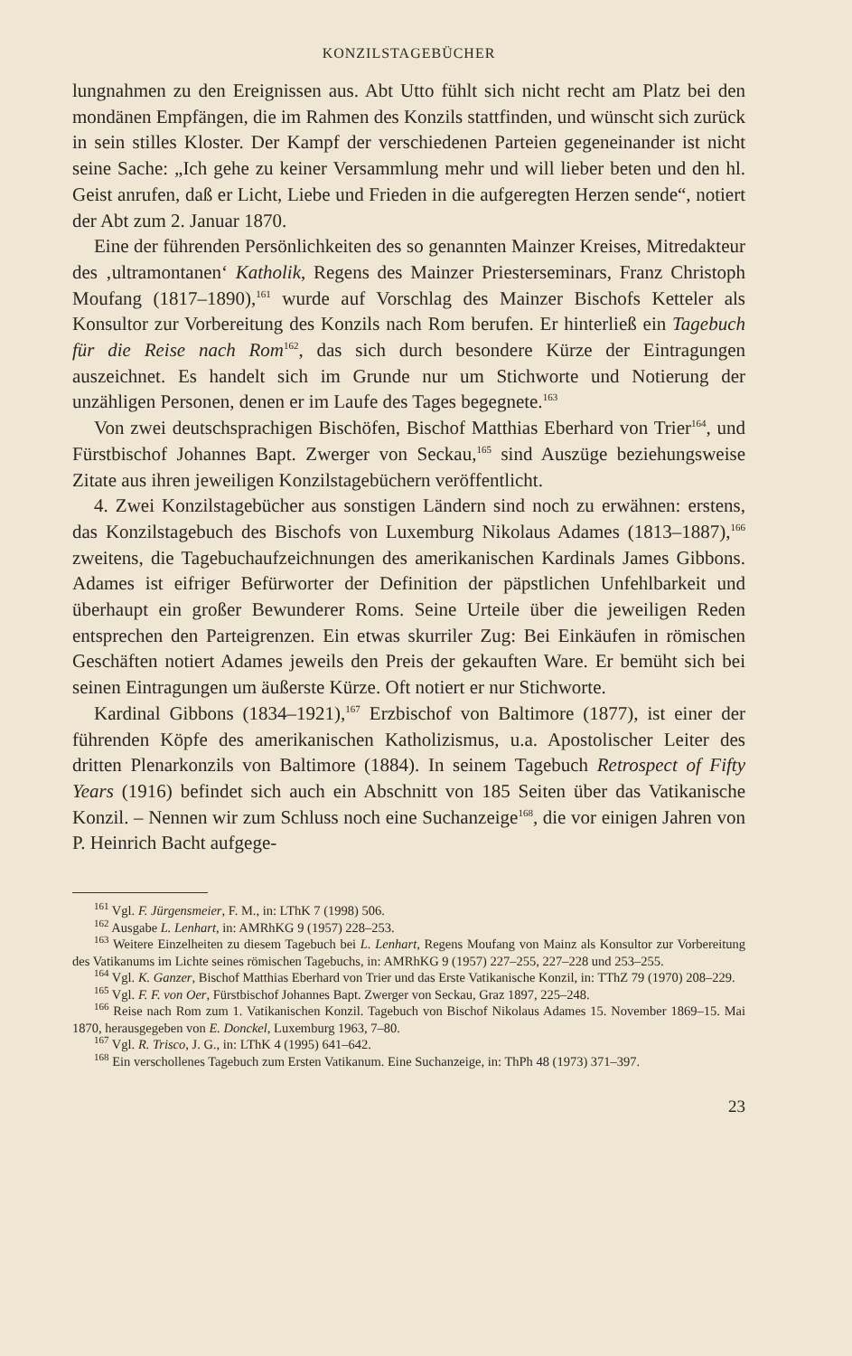KONZILSTAGEBÜCHER
lungnahmen zu den Ereignissen aus. Abt Utto fühlt sich nicht recht am Platz bei den mondänen Empfängen, die im Rahmen des Konzils stattfinden, und wünscht sich zurück in sein stilles Kloster. Der Kampf der verschiedenen Parteien gegeneinander ist nicht seine Sache: „Ich gehe zu keiner Versammlung mehr und will lieber beten und den hl. Geist anrufen, daß er Licht, Liebe und Frieden in die aufgeregten Herzen sende“, notiert der Abt zum 2. Januar 1870.
Eine der führenden Persönlichkeiten des so genannten Mainzer Kreises, Mitredakteur des ‚ultramontanen‘ Katholik, Regens des Mainzer Priesterseminars, Franz Christoph Moufang (1817–1890),<sup>161</sup> wurde auf Vorschlag des Mainzer Bischofs Ketteler als Konsultor zur Vorbereitung des Konzils nach Rom berufen. Er hinterließ ein Tagebuch für die Reise nach Rom<sup>162</sup>, das sich durch besondere Kürze der Eintragungen auszeichnet. Es handelt sich im Grunde nur um Stichworte und Notierung der unzähligen Personen, denen er im Laufe des Tages begegnete.<sup>163</sup>
Von zwei deutschsprachigen Bischöfen, Bischof Matthias Eberhard von Trier<sup>164</sup>, und Fürstbischof Johannes Bapt. Zwerger von Seckau,<sup>165</sup> sind Auszüge beziehungsweise Zitate aus ihren jeweiligen Konzilstagebüchern veröffentlicht.
4. Zwei Konzilstagebücher aus sonstigen Ländern sind noch zu erwähnen: erstens, das Konzilstagebuch des Bischofs von Luxemburg Nikolaus Adames (1813–1887),<sup>166</sup> zweitens, die Tagebuchaufzeichnungen des amerikanischen Kardinals James Gibbons. Adames ist eifriger Befürworter der Definition der päpstlichen Unfehlbarkeit und überhaupt ein großer Bewunderer Roms. Seine Urteile über die jeweiligen Reden entsprechen den Parteigrenzen. Ein etwas skurriler Zug: Bei Einkäufen in römischen Geschäften notiert Adames jeweils den Preis der gekauften Ware. Er bemüht sich bei seinen Eintragungen um äußerste Kürze. Oft notiert er nur Stichworte.
Kardinal Gibbons (1834–1921),<sup>167</sup> Erzbischof von Baltimore (1877), ist einer der führenden Köpfe des amerikanischen Katholizismus, u.a. Apostolischer Leiter des dritten Plenarkonzils von Baltimore (1884). In seinem Tagebuch Retrospect of Fifty Years (1916) befindet sich auch ein Abschnitt von 185 Seiten über das Vatikanische Konzil. – Nennen wir zum Schluss noch eine Suchanzeige<sup>168</sup>, die vor einigen Jahren von P. Heinrich Bacht aufgege-
<sup>161</sup> Vgl. F. Jürgensmeier, F. M., in: LThK 7 (1998) 506.
<sup>162</sup> Ausgabe L. Lenhart, in: AMRhKG 9 (1957) 228–253.
<sup>163</sup> Weitere Einzelheiten zu diesem Tagebuch bei L. Lenhart, Regens Moufang von Mainz als Konsultor zur Vorbereitung des Vatikanums im Lichte seines römischen Tagebuchs, in: AMRhKG 9 (1957) 227–255, 227–228 und 253–255.
<sup>164</sup> Vgl. K. Ganzer, Bischof Matthias Eberhard von Trier und das Erste Vatikanische Konzil, in: TThZ 79 (1970) 208–229.
<sup>165</sup> Vgl. F. F. von Oer, Fürstbischof Johannes Bapt. Zwerger von Seckau, Graz 1897, 225–248.
<sup>166</sup> Reise nach Rom zum 1. Vatikanischen Konzil. Tagebuch von Bischof Nikolaus Adames 15. November 1869–15. Mai 1870, herausgegeben von E. Donckel, Luxemburg 1963, 7–80.
<sup>167</sup> Vgl. R. Trisco, J. G., in: LThK 4 (1995) 641–642.
<sup>168</sup> Ein verschollenes Tagebuch zum Ersten Vatikanum. Eine Suchanzeige, in: ThPh 48 (1973) 371–397.
23